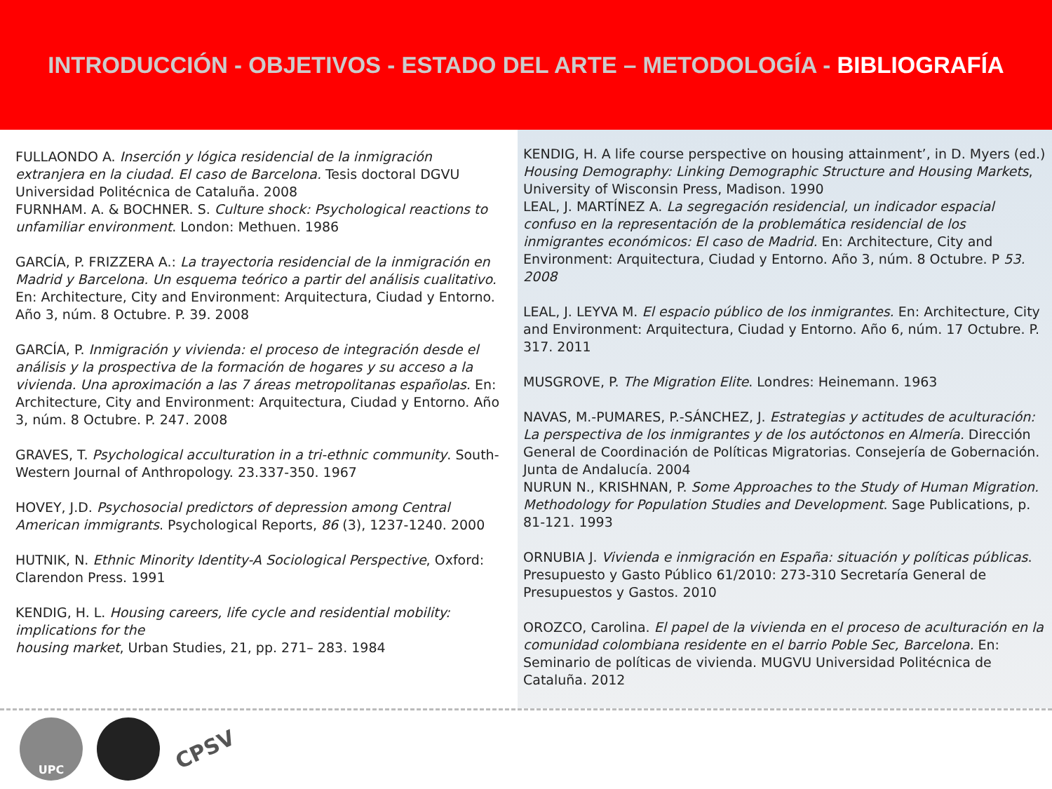INTRODUCCIÓN - OBJETIVOS - ESTADO DEL ARTE – METODOLOGÍA - BIBLIOGRAFÍA
FULLAONDO A. Inserción y lógica residencial de la inmigración extranjera en la ciudad. El caso de Barcelona. Tesis doctoral DGVU Universidad Politécnica de Cataluña. 2008
FURNHAM. A. & BOCHNER. S. Culture shock: Psychological reactions to unfamiliar environment. London: Methuen. 1986
GARCÍA, P. FRIZZERA A.: La trayectoria residencial de la inmigración en Madrid y Barcelona. Un esquema teórico a partir del análisis cualitativo. En: Architecture, City and Environment: Arquitectura, Ciudad y Entorno. Año 3, núm. 8 Octubre. P. 39. 2008
GARCÍA, P. Inmigración y vivienda: el proceso de integración desde el análisis y la prospectiva de la formación de hogares y su acceso a la vivienda. Una aproximación a las 7 áreas metropolitanas españolas. En: Architecture, City and Environment: Arquitectura, Ciudad y Entorno. Año 3, núm. 8 Octubre. P. 247. 2008
GRAVES, T. Psychological acculturation in a tri-ethnic community. South-Western Journal of Anthropology. 23.337-350. 1967
HOVEY, J.D. Psychosocial predictors of depression among Central American immigrants. Psychological Reports, 86 (3), 1237-1240. 2000
HUTNIK, N. Ethnic Minority Identity-A Sociological Perspective, Oxford: Clarendon Press. 1991
KENDIG, H. L. Housing careers, life cycle and residential mobility: implications for the
housing market, Urban Studies, 21, pp. 271– 283. 1984
KENDIG, H. A life course perspective on housing attainment’, in D. Myers (ed.) Housing Demography: Linking Demographic Structure and Housing Markets, University of Wisconsin Press, Madison. 1990
LEAL, J. MARTÍNEZ A. La segregación residencial, un indicador espacial confuso en la representación de la problemática residencial de los inmigrantes económicos: El caso de Madrid. En: Architecture, City and Environment: Arquitectura, Ciudad y Entorno. Año 3, núm. 8 Octubre. P 53. 2008
LEAL, J. LEYVA M. El espacio público de los inmigrantes. En: Architecture, City and Environment: Arquitectura, Ciudad y Entorno. Año 6, núm. 17 Octubre. P. 317. 2011
MUSGROVE, P. The Migration Elite. Londres: Heinemann. 1963
NAVAS, M.-PUMARES, P.-SÁNCHEZ, J. Estrategias y actitudes de aculturación: La perspectiva de los inmigrantes y de los autóctonos en Almería. Dirección General de Coordinación de Políticas Migratorias. Consejería de Gobernación. Junta de Andalucía. 2004
NURUN N., KRISHNAN, P. Some Approaches to the Study of Human Migration. Methodology for Population Studies and Development. Sage Publications, p. 81-121. 1993
ORNUBIA J. Vivienda e inmigración en España: situación y políticas públicas. Presupuesto y Gasto Público 61/2010: 273-310 Secretaría General de Presupuestos y Gastos. 2010
OROZCO, Carolina. El papel de la vivienda en el proceso de aculturación en la comunidad colombiana residente en el barrio Poble Sec, Barcelona. En: Seminario de políticas de vivienda. MUGVU Universidad Politécnica de Cataluña. 2012
UPC
CPSV